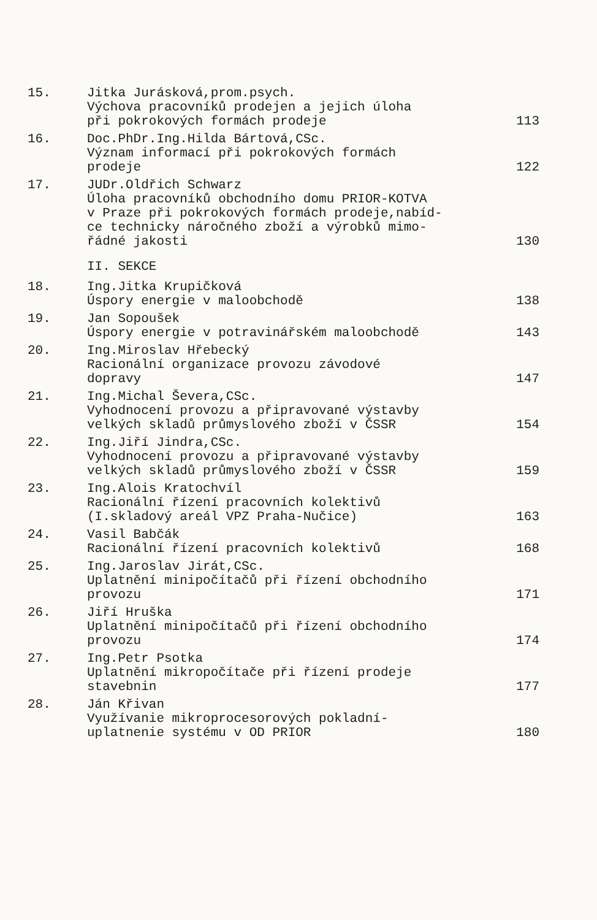15.
Jitka Jurásková,prom.psych.
Výchova pracovníků prodejen a jejich úloha
při pokrokových formách prodeje
113
16.
Doc.PhDr.Ing.Hilda Bártová,CSc.
Význam informací při pokrokových formách
prodeje
122
17.
JUDr.Oldřich Schwarz
Úloha pracovníků obchodního domu PRIOR-KOTVA
v Praze při pokrokových formách prodeje,nabíd-
ce technicky náročného zboží a výrobků mimo-
řádné jakosti
130
II. SEKCE
18.
Ing.Jitka Krupičková
Úspory energie v maloobchodě
138
19.
Jan Sopoušek
Úspory energie v potravinářském maloobchodě
143
20.
Ing.Miroslav Hřebecký
Racionální organizace provozu závodové
dopravy
147
21.
Ing.Michal Ševera,CSc.
Vyhodnocení provozu a připravované výstavby
velkých skladů průmyslového zboží v ČSSR
154
22.
Ing.Jiří Jindra,CSc.
Vyhodnocení provozu a připravované výstavby
velkých skladů průmyslového zboží v ČSSR
159
23.
Ing.Alois Kratochvíl
Racionální řízení pracovních kolektivů
(I.skladový areál VPZ Praha-Nučice)
163
24.
Vasil Babčák
Racionální řízení pracovních kolektivů
168
25.
Ing.Jaroslav Jirát,CSc.
Uplatnění minipočítačů při řízení obchodního
provozu
171
26.
Jiří Hruška
Uplatnění minipočítačů při řízení obchodního
provozu
174
27.
Ing.Petr Psotka
Uplatnění mikropočítače při řízení prodeje
stavebnin
177
28.
Ján Křivan
Využívanie mikroprocesorových pokladní-
uplatnenie systému v OD PRIOR
180